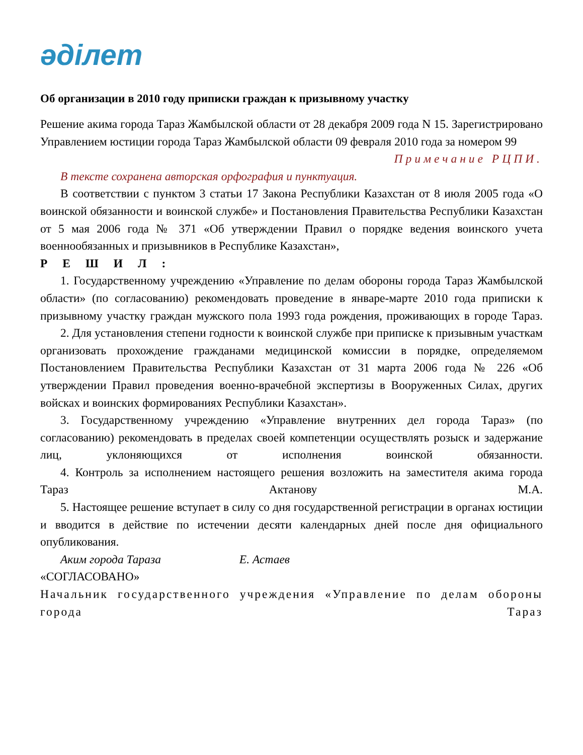әділет
Об организации в 2010 году приписки граждан к призывному участку
Решение акима города Тараз Жамбылской области от 28 декабря 2009 года N 15. Зарегистрировано Управлением юстиции города Тараз Жамбылской области 09 февраля 2010 года за номером 99
Примечание РЦПИ.
В тексте сохранена авторская орфография и пунктуация.
В соответствии с пунктом 3 статьи 17 Закона Республики Казахстан от 8 июля 2005 года «О воинской обязанности и воинской службе» и Постановления Правительства Республики Казахстан от 5 мая 2006 года № 371 «Об утверждении Правил о порядке ведения воинского учета военнообязанных и призывников в Республике Казахстан»,
РЕШИЛ:
1. Государственному учреждению «Управление по делам обороны города Тараз Жамбылской области» (по согласованию) рекомендовать проведение в январе-марте 2010 года приписки к призывному участку граждан мужского пола 1993 года рождения, проживающих в городе Тараз.
2. Для установления степени годности к воинской службе при приписке к призывным участкам организовать прохождение гражданами медицинской комиссии в порядке, определяемом Постановлением Правительства Республики Казахстан от 31 марта 2006 года № 226 «Об утверждении Правил проведения военно-врачебной экспертизы в Вооруженных Силах, других войсках и воинских формированиях Республики Казахстан».
3. Государственному учреждению «Управление внутренних дел города Тараз» (по согласованию) рекомендовать в пределах своей компетенции осуществлять розыск и задержание лиц, уклоняющихся от исполнения воинской обязанности.
4. Контроль за исполнением настоящего решения возложить на заместителя акима города Тараз Актанову М.А.
5. Настоящее решение вступает в силу со дня государственной регистрации в органах юстиции и вводится в действие по истечении десяти календарных дней после дня официального опубликования.
Аким города Тараза Е. Астаев
«СОГЛАСОВАНО»
Начальник государственного учреждения «Управление по делам обороны города Тараз